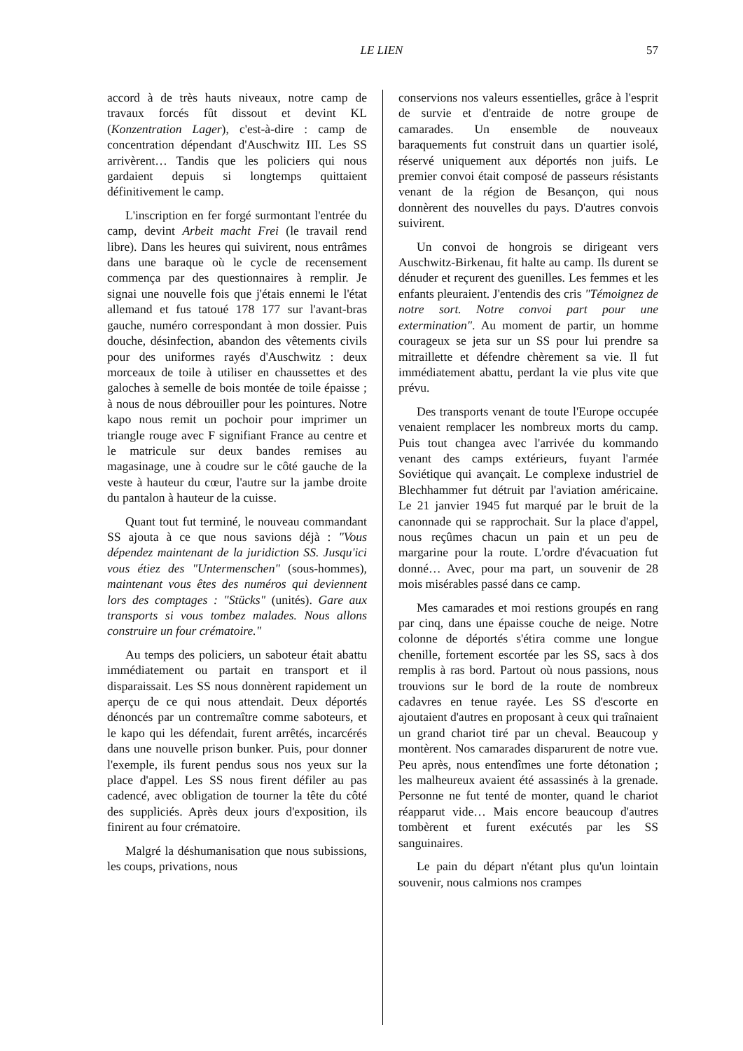LE LIEN
57
accord à de très hauts niveaux, notre camp de travaux forcés fût dissout et devint KL (Konzentration Lager), c'est-à-dire : camp de concentration dépendant d'Auschwitz III. Les SS arrivèrent… Tandis que les policiers qui nous gardaient depuis si longtemps quittaient définitivement le camp.
L'inscription en fer forgé surmontant l'entrée du camp, devint Arbeit macht Frei (le travail rend libre). Dans les heures qui suivirent, nous entrâmes dans une baraque où le cycle de recensement commença par des questionnaires à remplir. Je signai une nouvelle fois que j'étais ennemi le l'état allemand et fus tatoué 178 177 sur l'avant-bras gauche, numéro correspondant à mon dossier. Puis douche, désinfection, abandon des vêtements civils pour des uniformes rayés d'Auschwitz : deux morceaux de toile à utiliser en chaussettes et des galoches à semelle de bois montée de toile épaisse ; à nous de nous débrouiller pour les pointures. Notre kapo nous remit un pochoir pour imprimer un triangle rouge avec F signifiant France au centre et le matricule sur deux bandes remises au magasinage, une à coudre sur le côté gauche de la veste à hauteur du cœur, l'autre sur la jambe droite du pantalon à hauteur de la cuisse.
Quant tout fut terminé, le nouveau commandant SS ajouta à ce que nous savions déjà : "Vous dépendez maintenant de la juridiction SS. Jusqu'ici vous étiez des "Untermenschen" (sous-hommes), maintenant vous êtes des numéros qui deviennent lors des comptages : "Stücks" (unités). Gare aux transports si vous tombez malades. Nous allons construire un four crématoire."
Au temps des policiers, un saboteur était abattu immédiatement ou partait en transport et il disparaissait. Les SS nous donnèrent rapidement un aperçu de ce qui nous attendait. Deux déportés dénoncés par un contremaître comme saboteurs, et le kapo qui les défendait, furent arrêtés, incarcérés dans une nouvelle prison bunker. Puis, pour donner l'exemple, ils furent pendus sous nos yeux sur la place d'appel. Les SS nous firent défiler au pas cadencé, avec obligation de tourner la tête du côté des suppliciés. Après deux jours d'exposition, ils finirent au four crématoire.
Malgré la déshumanisation que nous subissions, les coups, privations, nous
conservions nos valeurs essentielles, grâce à l'esprit de survie et d'entraide de notre groupe de camarades. Un ensemble de nouveaux baraquements fut construit dans un quartier isolé, réservé uniquement aux déportés non juifs. Le premier convoi était composé de passeurs résistants venant de la région de Besançon, qui nous donnèrent des nouvelles du pays. D'autres convois suivirent.
Un convoi de hongrois se dirigeant vers Auschwitz-Birkenau, fit halte au camp. Ils durent se dénuder et reçurent des guenilles. Les femmes et les enfants pleuraient. J'entendis des cris "Témoignez de notre sort. Notre convoi part pour une extermination". Au moment de partir, un homme courageux se jeta sur un SS pour lui prendre sa mitraillette et défendre chèrement sa vie. Il fut immédiatement abattu, perdant la vie plus vite que prévu.
Des transports venant de toute l'Europe occupée venaient remplacer les nombreux morts du camp. Puis tout changea avec l'arrivée du kommando venant des camps extérieurs, fuyant l'armée Soviétique qui avançait. Le complexe industriel de Blechhammer fut détruit par l'aviation américaine. Le 21 janvier 1945 fut marqué par le bruit de la canonnade qui se rapprochait. Sur la place d'appel, nous reçûmes chacun un pain et un peu de margarine pour la route. L'ordre d'évacuation fut donné… Avec, pour ma part, un souvenir de 28 mois misérables passé dans ce camp.
Mes camarades et moi restions groupés en rang par cinq, dans une épaisse couche de neige. Notre colonne de déportés s'étira comme une longue chenille, fortement escortée par les SS, sacs à dos remplis à ras bord. Partout où nous passions, nous trouvions sur le bord de la route de nombreux cadavres en tenue rayée. Les SS d'escorte en ajoutaient d'autres en proposant à ceux qui traînaient un grand chariot tiré par un cheval. Beaucoup y montèrent. Nos camarades disparurent de notre vue. Peu après, nous entendîmes une forte détonation ; les malheureux avaient été assassinés à la grenade. Personne ne fut tenté de monter, quand le chariot réapparut vide… Mais encore beaucoup d'autres tombèrent et furent exécutés par les SS sanguinaires.
Le pain du départ n'étant plus qu'un lointain souvenir, nous calmions nos crampes